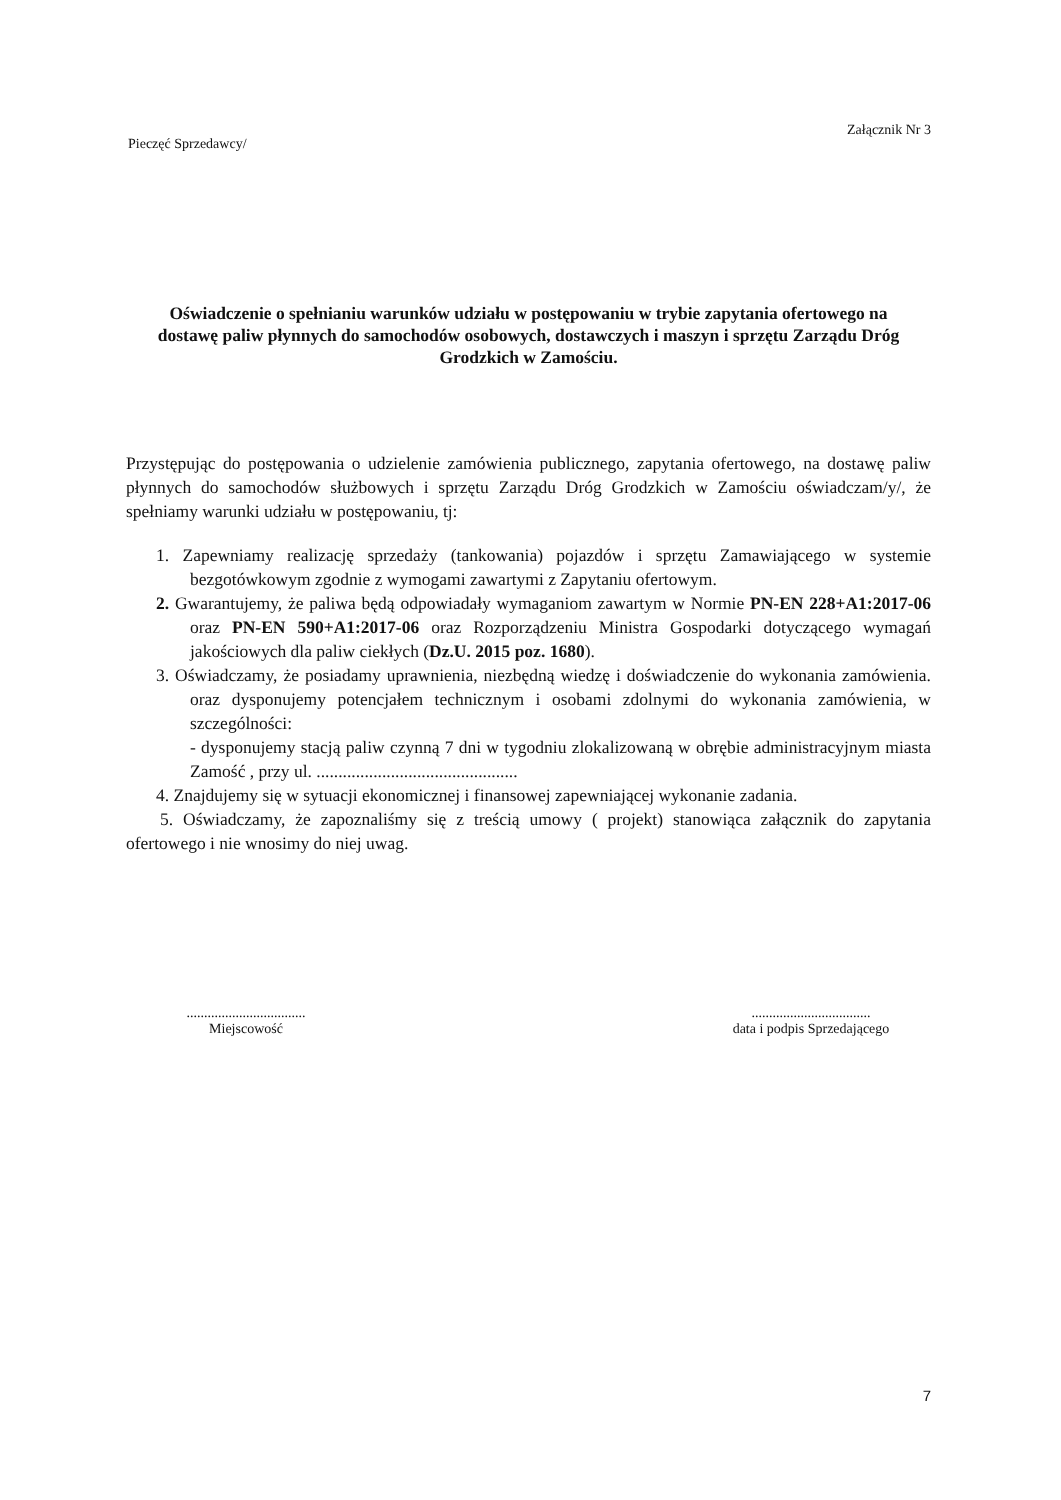Załącznik Nr 3
Pieczęć Sprzedawcy/
Oświadczenie o spełnianiu warunków udziału w postępowaniu w trybie zapytania ofertowego na dostawę paliw płynnych do samochodów osobowych, dostawczych i maszyn i sprzętu Zarządu Dróg Grodzkich w Zamościu.
Przystępując do postępowania o udzielenie zamówienia publicznego, zapytania ofertowego, na dostawę paliw płynnych do samochodów służbowych i sprzętu Zarządu Dróg Grodzkich w Zamościu oświadczam/y/, że spełniamy warunki udziału w postępowaniu, tj:
1. Zapewniamy realizację sprzedaży (tankowania) pojazdów i sprzętu Zamawiającego w systemie bezgotówkowym zgodnie z wymogami zawartymi z Zapytaniu ofertowym.
2. Gwarantujemy, że paliwa będą odpowiadały wymaganiom zawartym w Normie PN-EN 228+A1:2017-06 oraz PN-EN 590+A1:2017-06 oraz Rozporządzeniu Ministra Gospodarki dotyczącego wymagań jakościowych dla paliw ciekłych (Dz.U. 2015 poz. 1680).
3. Oświadczamy, że posiadamy uprawnienia, niezbędną wiedzę i doświadczenie do wykonania zamówienia. oraz dysponujemy potencjałem technicznym i osobami zdolnymi do wykonania zamówienia, w szczególności:
- dysponujemy stacją paliw czynną 7 dni w tygodniu zlokalizowaną w obrębie administracyjnym miasta Zamość , przy ul. ..............................................
4. Znajdujemy się w sytuacji ekonomicznej i finansowej zapewniającej wykonanie zadania.
5. Oświadczamy, że zapoznaliśmy się z treścią umowy ( projekt) stanowiąca załącznik do zapytania ofertowego i nie wnosimy do niej uwag.
..................................
Miejscowość
..................................
data i podpis Sprzedającego
7